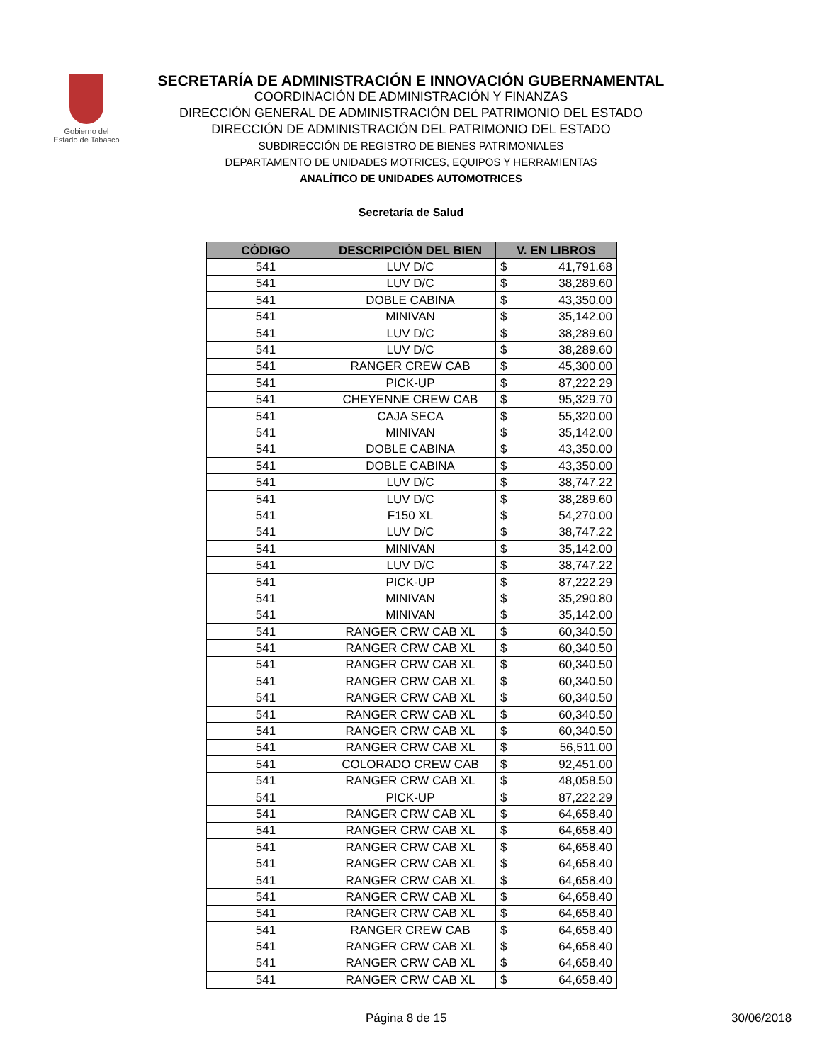Gobierno del
Estado de Tabasco
SECRETARÍA DE ADMINISTRACIÓN E INNOVACIÓN GUBERNAMENTAL
COORDINACIÓN DE ADMINISTRACIÓN Y FINANZAS
DIRECCIÓN GENERAL DE ADMINISTRACIÓN DEL PATRIMONIO DEL ESTADO
DIRECCIÓN DE ADMINISTRACIÓN DEL PATRIMONIO DEL ESTADO
SUBDIRECCIÓN DE REGISTRO DE BIENES PATRIMONIALES
DEPARTAMENTO DE UNIDADES MOTRICES, EQUIPOS Y HERRAMIENTAS
ANALÍTICO DE UNIDADES AUTOMOTRICES
Secretaría de Salud
| CÓDIGO | DESCRIPCIÓN DEL BIEN | V. EN LIBROS | |
| --- | --- | --- | --- |
| 541 | LUV D/C | $ | 41,791.68 |
| 541 | LUV D/C | $ | 38,289.60 |
| 541 | DOBLE CABINA | $ | 43,350.00 |
| 541 | MINIVAN | $ | 35,142.00 |
| 541 | LUV D/C | $ | 38,289.60 |
| 541 | LUV D/C | $ | 38,289.60 |
| 541 | RANGER CREW CAB | $ | 45,300.00 |
| 541 | PICK-UP | $ | 87,222.29 |
| 541 | CHEYENNE CREW CAB | $ | 95,329.70 |
| 541 | CAJA SECA | $ | 55,320.00 |
| 541 | MINIVAN | $ | 35,142.00 |
| 541 | DOBLE CABINA | $ | 43,350.00 |
| 541 | DOBLE CABINA | $ | 43,350.00 |
| 541 | LUV D/C | $ | 38,747.22 |
| 541 | LUV D/C | $ | 38,289.60 |
| 541 | F150 XL | $ | 54,270.00 |
| 541 | LUV D/C | $ | 38,747.22 |
| 541 | MINIVAN | $ | 35,142.00 |
| 541 | LUV D/C | $ | 38,747.22 |
| 541 | PICK-UP | $ | 87,222.29 |
| 541 | MINIVAN | $ | 35,290.80 |
| 541 | MINIVAN | $ | 35,142.00 |
| 541 | RANGER CRW CAB XL | $ | 60,340.50 |
| 541 | RANGER CRW CAB XL | $ | 60,340.50 |
| 541 | RANGER CRW CAB XL | $ | 60,340.50 |
| 541 | RANGER CRW CAB XL | $ | 60,340.50 |
| 541 | RANGER CRW CAB XL | $ | 60,340.50 |
| 541 | RANGER CRW CAB XL | $ | 60,340.50 |
| 541 | RANGER CRW CAB XL | $ | 60,340.50 |
| 541 | RANGER CRW CAB XL | $ | 56,511.00 |
| 541 | COLORADO CREW CAB | $ | 92,451.00 |
| 541 | RANGER CRW CAB XL | $ | 48,058.50 |
| 541 | PICK-UP | $ | 87,222.29 |
| 541 | RANGER CRW CAB XL | $ | 64,658.40 |
| 541 | RANGER CRW CAB XL | $ | 64,658.40 |
| 541 | RANGER CRW CAB XL | $ | 64,658.40 |
| 541 | RANGER CRW CAB XL | $ | 64,658.40 |
| 541 | RANGER CRW CAB XL | $ | 64,658.40 |
| 541 | RANGER CRW CAB XL | $ | 64,658.40 |
| 541 | RANGER CRW CAB XL | $ | 64,658.40 |
| 541 | RANGER CREW CAB | $ | 64,658.40 |
| 541 | RANGER CRW CAB XL | $ | 64,658.40 |
| 541 | RANGER CRW CAB XL | $ | 64,658.40 |
| 541 | RANGER CRW CAB XL | $ | 64,658.40 |
Página 8 de 15 30/06/2018